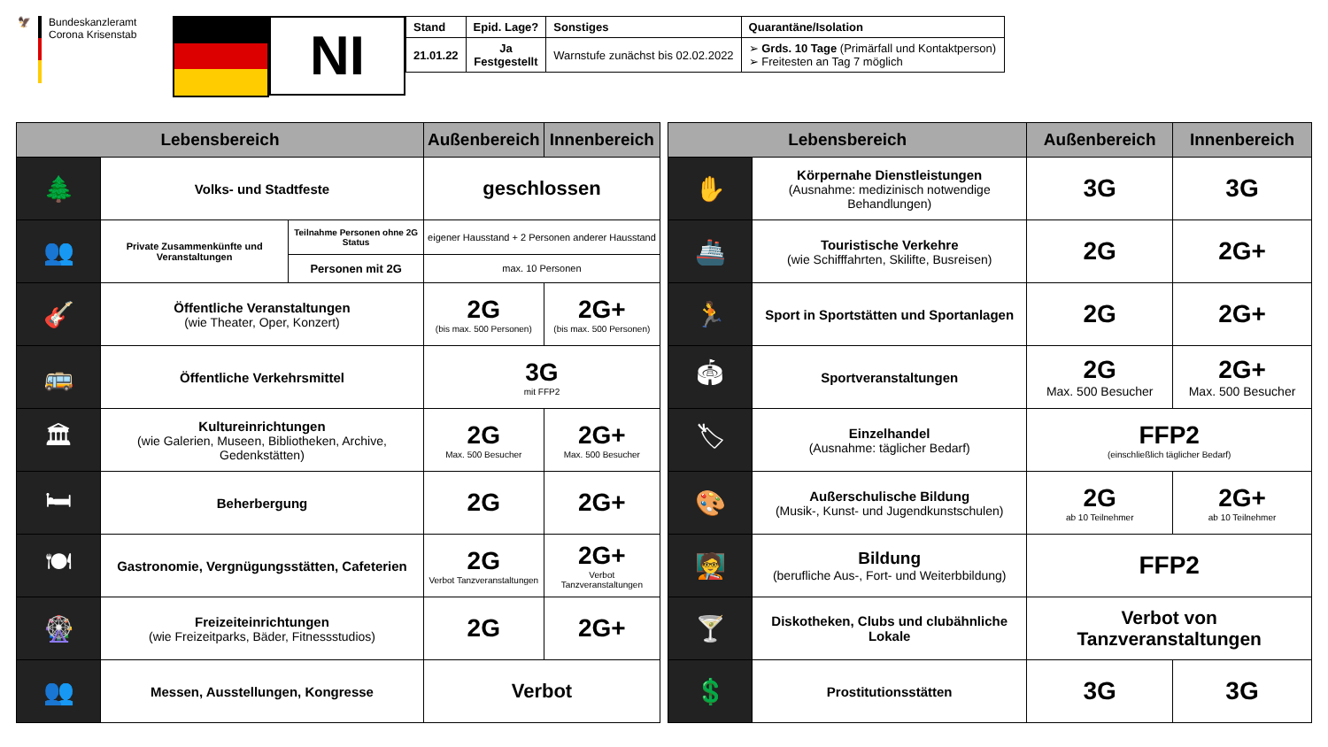🦅 Bundeskanzleramt
Corona Krisenstab
NI
| Stand | Epid. Lage? | Sonstiges | Quarantäne/Isolation |
| --- | --- | --- | --- |
| 21.01.22 | Ja Festgestellt | Warnstufe zunächst bis 02.02.2022 | ➢ Grds. 10 Tage (Primärfall und Kontaktperson) ➢ Freitesten an Tag 7 möglich |
| Lebensbereich | | | Außenbereich | Innenbereich |
| --- | --- | --- | --- | --- |
| 🌲 | Volks- und Stadtfeste | | geschlossen | |
| 👥 | Private Zusammenkünfte und Veranstaltungen | Teilnahme Personen ohne 2G Status | eigener Hausstand + 2 Personen anderer Hausstand | |
| | | Personen mit 2G | max. 10 Personen | |
| 🎸 | Öffentliche Veranstaltungen (wie Theater, Oper, Konzert) | | 2G (bis max. 500 Personen) | 2G+ (bis max. 500 Personen) |
| 🚌 | Öffentliche Verkehrsmittel | | 3G mit FFP2 | |
| 🏛 | Kultureinrichtungen (wie Galerien, Museen, Bibliotheken, Archive, Gedenkstätten) | | 2G Max. 500 Besucher | 2G+ Max. 500 Besucher |
| 🛏 | Beherbergung | | 2G | 2G+ |
| 🍽 | Gastronomie, Vergnügungsstätten, Cafeterien | | 2G Verbot Tanzveranstaltungen | 2G+ Verbot Tanzveranstaltungen |
| 🎡 | Freizeiteinrichtungen (wie Freizeitparks, Bäder, Fitnessstudios) | | 2G | 2G+ |
| 👥 | Messen, Ausstellungen, Kongresse | | Verbot | |
| Lebensbereich | | Außenbereich | Innenbereich |
| --- | --- | --- | --- |
| ✋ | Körpernahe Dienstleistungen (Ausnahme: medizinisch notwendige Behandlungen) | 3G | 3G |
| 🚢 | Touristische Verkehre (wie Schifffahrten, Skilifte, Busreisen) | 2G | 2G+ |
| 🏃 | Sport in Sportstätten und Sportanlagen | 2G | 2G+ |
| 🏟 | Sportveranstaltungen | 2G Max. 500 Besucher | 2G+ Max. 500 Besucher |
| 🏷 | Einzelhandel (Ausnahme: täglicher Bedarf) | FFP2 (einschließlich täglicher Bedarf) | |
| 🎨 | Außerschulische Bildung (Musik-, Kunst- und Jugendkunstschulen) | 2G ab 10 Teilnehmer | 2G+ ab 10 Teilnehmer |
| 🧑‍🏫 | Bildung (berufliche Aus-, Fort- und Weiterbbildung) | FFP2 | |
| 🍸 | Diskotheken, Clubs und clubähnliche Lokale | Verbot von Tanzveranstaltungen | |
| 💲 | Prostitutionsstätten | 3G | 3G |